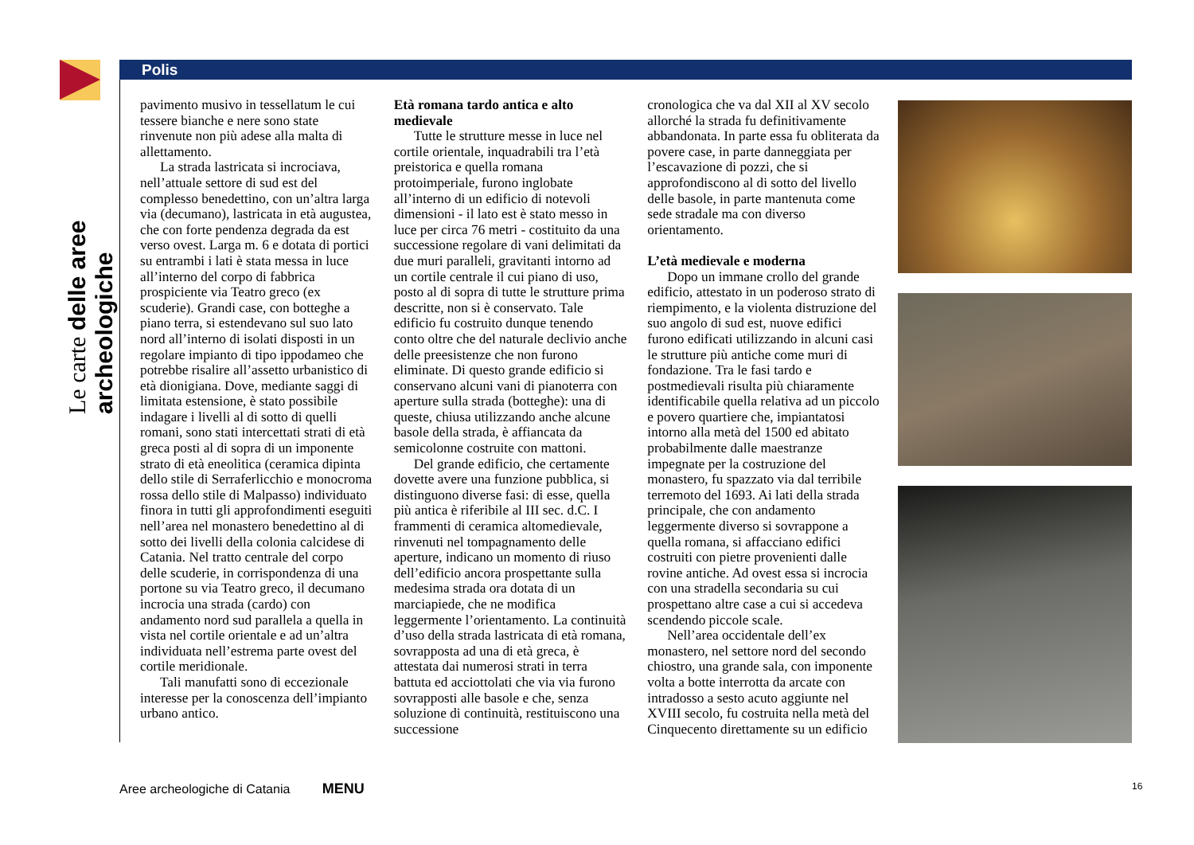Le carte delle aree archeologiche
Polis
pavimento musivo in tessellatum le cui tessere bianche e nere sono state rinvenute non più adese alla malta di allettamento.
La strada lastricata si incrociava, nell’attuale settore di sud est del complesso benedettino, con un’altra larga via (decumano), lastricata in età augustea, che con forte pendenza degrada da est verso ovest. Larga m. 6 e dotata di portici su entrambi i lati è stata messa in luce all’interno del corpo di fabbrica prospiciente via Teatro greco (ex scuderie). Grandi case, con botteghe a piano terra, si estendevano sul suo lato nord all’interno di isolati disposti in un regolare impianto di tipo ippodameo che potrebbe risalire all’assetto urbanistico di età dionigiana. Dove, mediante saggi di limitata estensione, è stato possibile indagare i livelli al di sotto di quelli romani, sono stati intercettati strati di età greca posti al di sopra di un imponente strato di età eneolitica (ceramica dipinta dello stile di Serraferlicchio e monocroma rossa dello stile di Malpasso) individuato finora in tutti gli approfondimenti eseguiti nell’area nel monastero benedettino al di sotto dei livelli della colonia calcidese di Catania. Nel tratto centrale del corpo delle scuderie, in corrispondenza di una portone su via Teatro greco, il decumano incrocia una strada (cardo) con andamento nord sud parallela a quella in vista nel cortile orientale e ad un’altra individuata nell’estrema parte ovest del cortile meridionale.
Tali manufatti sono di eccezionale interesse per la conoscenza dell’impianto urbano antico.
Età romana tardo antica e alto medievale
Tutte le strutture messe in luce nel cortile orientale, inquadrabili tra l’età preistorica e quella romana protoimperiale, furono inglobate all’interno di un edificio di notevoli dimensioni - il lato est è stato messo in luce per circa 76 metri - costituito da una successione regolare di vani delimitati da due muri paralleli, gravitanti intorno ad un cortile centrale il cui piano di uso, posto al di sopra di tutte le strutture prima descritte, non si è conservato. Tale edificio fu costruito dunque tenendo conto oltre che del naturale declivio anche delle preesistenze che non furono eliminate. Di questo grande edificio si conservano alcuni vani di pianoterra con aperture sulla strada (botteghe): una di queste, chiusa utilizzando anche alcune basole della strada, è affiancata da semicolonne costruite con mattoni.
Del grande edificio, che certamente dovette avere una funzione pubblica, si distinguono diverse fasi: di esse, quella più antica è riferibile al III sec. d.C. I frammenti di ceramica altomedievale, rinvenuti nel tompagnamento delle aperture, indicano un momento di riuso dell’edificio ancora prospettante sulla medesima strada ora dotata di un marciapiede, che ne modifica leggermente l’orientamento. La continuità d’uso della strada lastricata di età romana, sovrapposta ad una di età greca, è attestata dai numerosi strati in terra battuta ed acciottolati che via via furono sovrapposti alle basole e che, senza soluzione di continuità, restituiscono una successione
cronologica che va dal XII al XV secolo allorché la strada fu definitivamente abbandonata. In parte essa fu obliterata da povere case, in parte danneggiata per l’escavazione di pozzi, che si approfondiscono al di sotto del livello delle basole, in parte mantenuta come sede stradale ma con diverso orientamento.
L’età medievale e moderna
Dopo un immane crollo del grande edificio, attestato in un poderoso strato di riempimento, e la violenta distruzione del suo angolo di sud est, nuove edifici furono edificati utilizzando in alcuni casi le strutture più antiche come muri di fondazione. Tra le fasi tardo e postmedievali risulta più chiaramente identificabile quella relativa ad un piccolo e povero quartiere che, impiantatosi intorno alla metà del 1500 ed abitato probabilmente dalle maestranze impegnate per la costruzione del monastero, fu spazzato via dal terribile terremoto del 1693. Ai lati della strada principale, che con andamento leggermente diverso si sovrappone a quella romana, si affacciano edifici costruiti con pietre provenienti dalle rovine antiche. Ad ovest essa si incrocia con una stradella secondaria su cui prospettano altre case a cui si accedeva scendendo piccole scale.
Nell’area occidentale dell’ex monastero, nel settore nord del secondo chiostro, una grande sala, con imponente volta a botte interrotta da arcate con intradosso a sesto acuto aggiunte nel XVIII secolo, fu costruita nella metà del Cinquecento direttamente su un edificio
Aree archeologiche di Catania MENU
16